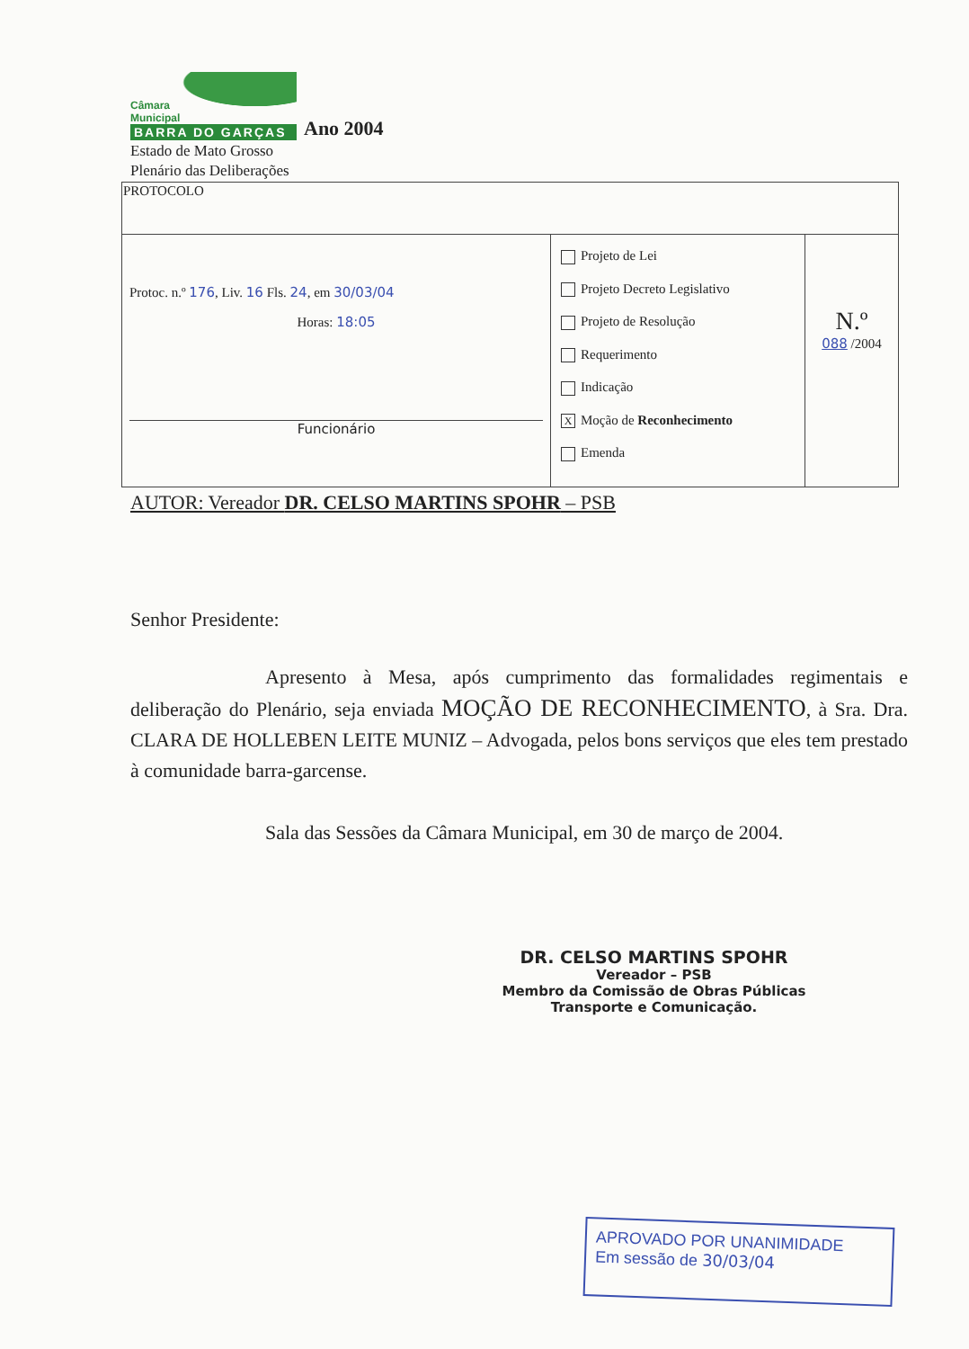Câmara
Municipal
BARRA DO GARÇAS
Ano 2004
Estado de Mato Grosso
Plenário das Deliberações
| PROTOCOLO | | |
| Protoc. n.º 176 , Liv. 16 Fls. 24 , em 30/03/04 Horas: 18:05 Funcionário | Projeto de Lei Projeto Decreto Legislativo Projeto de Resolução Requerimento Indicação X Moção de Reconhecimento Emenda | N.º 088 /2004 |
AUTOR: Vereador DR. CELSO MARTINS SPOHR – PSB
Senhor Presidente:
Apresento à Mesa, após cumprimento das formalidades regimentais e deliberação do Plenário, seja enviada MOÇÃO DE RECONHECIMENTO, à Sra. Dra. CLARA DE HOLLEBEN LEITE MUNIZ – Advogada, pelos bons serviços que eles tem prestado à comunidade barra-garcense.
Sala das Sessões da Câmara Municipal, em 30 de março de 2004.
DR. CELSO MARTINS SPOHR
Vereador – PSB
Membro da Comissão de Obras Públicas
Transporte e Comunicação.
APROVADO POR UNANIMIDADE
Em sessão de 30/03/04